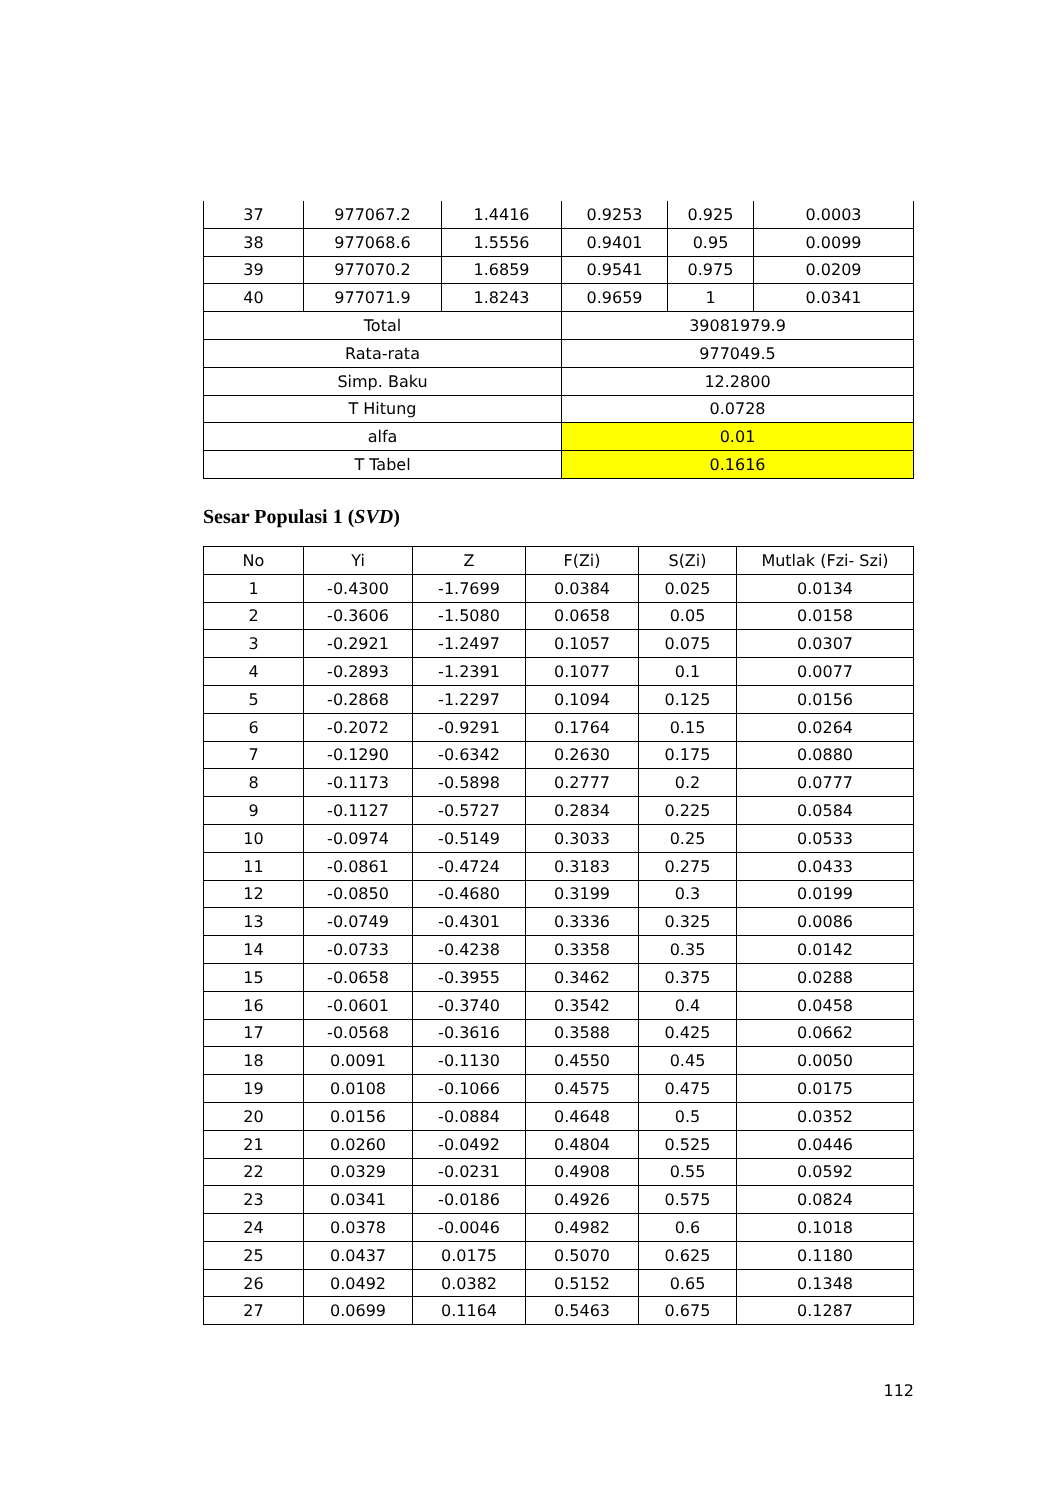| 37 | 977067.2 | 1.4416 | 0.9253 | 0.925 | 0.0003 |
| 38 | 977068.6 | 1.5556 | 0.9401 | 0.95 | 0.0099 |
| 39 | 977070.2 | 1.6859 | 0.9541 | 0.975 | 0.0209 |
| 40 | 977071.9 | 1.8243 | 0.9659 | 1 | 0.0341 |
| Total | | | 39081979.9 | | |
| Rata-rata | | | 977049.5 | | |
| Simp. Baku | | | 12.2800 | | |
| T Hitung | | | 0.0728 | | |
| alfa | | | 0.01 | | |
| T Tabel | | | 0.1616 | | |
Sesar Populasi 1 (SVD)
| No | Yi | Z | F(Zi) | S(Zi) | Mutlak (Fzi- Szi) |
| --- | --- | --- | --- | --- | --- |
| 1 | -0.4300 | -1.7699 | 0.0384 | 0.025 | 0.0134 |
| 2 | -0.3606 | -1.5080 | 0.0658 | 0.05 | 0.0158 |
| 3 | -0.2921 | -1.2497 | 0.1057 | 0.075 | 0.0307 |
| 4 | -0.2893 | -1.2391 | 0.1077 | 0.1 | 0.0077 |
| 5 | -0.2868 | -1.2297 | 0.1094 | 0.125 | 0.0156 |
| 6 | -0.2072 | -0.9291 | 0.1764 | 0.15 | 0.0264 |
| 7 | -0.1290 | -0.6342 | 0.2630 | 0.175 | 0.0880 |
| 8 | -0.1173 | -0.5898 | 0.2777 | 0.2 | 0.0777 |
| 9 | -0.1127 | -0.5727 | 0.2834 | 0.225 | 0.0584 |
| 10 | -0.0974 | -0.5149 | 0.3033 | 0.25 | 0.0533 |
| 11 | -0.0861 | -0.4724 | 0.3183 | 0.275 | 0.0433 |
| 12 | -0.0850 | -0.4680 | 0.3199 | 0.3 | 0.0199 |
| 13 | -0.0749 | -0.4301 | 0.3336 | 0.325 | 0.0086 |
| 14 | -0.0733 | -0.4238 | 0.3358 | 0.35 | 0.0142 |
| 15 | -0.0658 | -0.3955 | 0.3462 | 0.375 | 0.0288 |
| 16 | -0.0601 | -0.3740 | 0.3542 | 0.4 | 0.0458 |
| 17 | -0.0568 | -0.3616 | 0.3588 | 0.425 | 0.0662 |
| 18 | 0.0091 | -0.1130 | 0.4550 | 0.45 | 0.0050 |
| 19 | 0.0108 | -0.1066 | 0.4575 | 0.475 | 0.0175 |
| 20 | 0.0156 | -0.0884 | 0.4648 | 0.5 | 0.0352 |
| 21 | 0.0260 | -0.0492 | 0.4804 | 0.525 | 0.0446 |
| 22 | 0.0329 | -0.0231 | 0.4908 | 0.55 | 0.0592 |
| 23 | 0.0341 | -0.0186 | 0.4926 | 0.575 | 0.0824 |
| 24 | 0.0378 | -0.0046 | 0.4982 | 0.6 | 0.1018 |
| 25 | 0.0437 | 0.0175 | 0.5070 | 0.625 | 0.1180 |
| 26 | 0.0492 | 0.0382 | 0.5152 | 0.65 | 0.1348 |
| 27 | 0.0699 | 0.1164 | 0.5463 | 0.675 | 0.1287 |
112